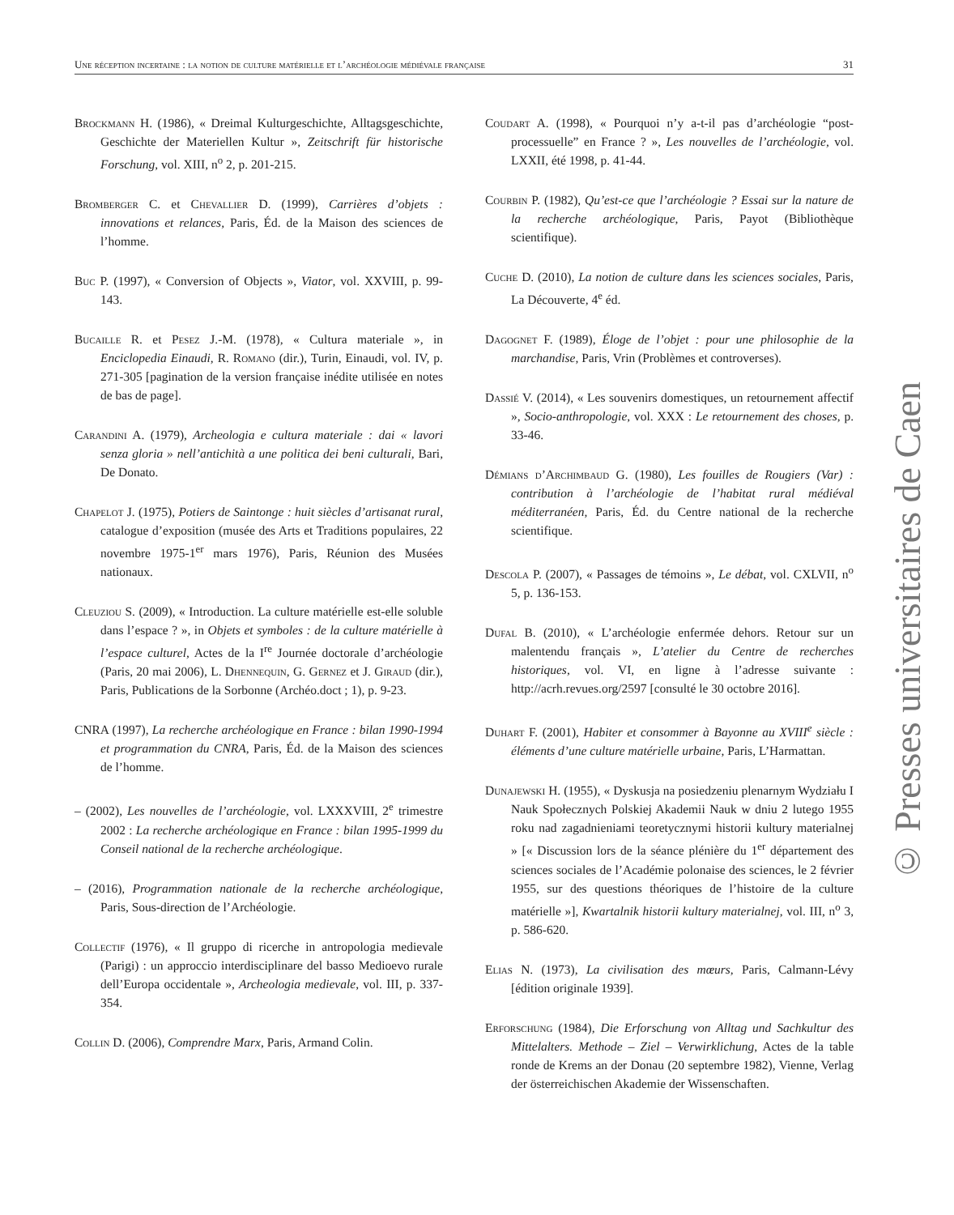Une réception incertaine : la notion de culture matérielle et l’archéologie médiévale française 31
Brockmann H. (1986), « Dreimal Kulturgeschichte, Alltags­geschichte, Geschichte der Materiellen Kultur », Zeitschrift für historische Forschung, vol. XIII, n<sup>o</sup> 2, p. 201-215.
Bromberger C. et Chevallier D. (1999), Carrières d’objets : innovations et relances, Paris, Éd. de la Maison des sciences de l’homme.
Buc P. (1997), « Conversion of Objects », Viator, vol. XXVIII, p. 99-143.
Bucaille R. et Pesez J.-M. (1978), « Cultura materiale », in Enciclopedia Einaudi, R. Romano (dir.), Turin, Einaudi, vol. IV, p. 271-305 [pagination de la version française inédite utilisée en notes de bas de page].
Carandini A. (1979), Archeologia e cultura materiale : dai « lavori senza gloria » nell’antichità a une politica dei beni culturali, Bari, De Donato.
Chapelot J. (1975), Potiers de Saintonge : huit siècles d’artisanat rural, catalogue d’exposition (musée des Arts et Traditions populaires, 22 novembre 1975-1<sup>er</sup> mars 1976), Paris, Réunion des Musées nationaux.
Cleuziou S. (2009), « Introduction. La culture matérielle est-elle soluble dans l’espace ? », in Objets et symboles : de la culture matérielle à l’espace culturel, Actes de la I<sup>re</sup> Journée doctorale d’archéologie (Paris, 20 mai 2006), L. Dhennequin, G. Gernez et J. Giraud (dir.), Paris, Publications de la Sorbonne (Archéo.doct ; 1), p. 9-23.
CNRA (1997), La recherche archéologique en France : bilan 1990-1994 et programmation du CNRA, Paris, Éd. de la Maison des sciences de l’homme.
– (2002), Les nouvelles de l’archéologie, vol. LXXXVIII, 2<sup>e</sup> trimestre 2002 : La recherche archéologique en France : bilan 1995-1999 du Conseil national de la recherche archéologique.
– (2016), Programmation nationale de la recherche archéologique, Paris, Sous-direction de l’Archéologie.
Collectif (1976), « Il gruppo di ricerche in antropologia medievale (Parigi) : un approccio interdisciplinare del basso Medioevo rurale dell’Europa occidentale », Archeologia medievale, vol. III, p. 337-354.
Collin D. (2006), Comprendre Marx, Paris, Armand Colin.
Coudart A. (1998), « Pourquoi n’y a-t-il pas d’archéologie “post-processuelle” en France ? », Les nouvelles de l’archéologie, vol. LXXII, été 1998, p. 41-44.
Courbin P. (1982), Qu’est-ce que l’archéologie ? Essai sur la nature de la recherche archéologique, Paris, Payot (Bibliothèque scientifique).
Cuche D. (2010), La notion de culture dans les sciences sociales, Paris, La Découverte, 4<sup>e</sup> éd.
Dagognet F. (1989), Éloge de l’objet : pour une philosophie de la marchandise, Paris, Vrin (Problèmes et controverses).
Dassié V. (2014), « Les souvenirs domestiques, un retournement affectif », Socio-anthropologie, vol. XXX : Le retournement des choses, p. 33-46.
Démians d’Archimbaud G. (1980), Les fouilles de Rougiers (Var) : contribution à l’archéologie de l’habitat rural médiéval méditerranéen, Paris, Éd. du Centre national de la recherche scientifique.
Descola P. (2007), « Passages de témoins », Le débat, vol. CXLVII, n<sup>o</sup> 5, p. 136-153.
Dufal B. (2010), « L’archéologie enfermée dehors. Retour sur un malentendu français », L’atelier du Centre de recherches historiques, vol. VI, en ligne à l’adresse suivante : http://acrh.revues.org/2597 [consulté le 30 octobre 2016].
Duhart F. (2001), Habiter et consommer à Bayonne au XVIII<sup>e</sup> siècle : éléments d’une culture matérielle urbaine, Paris, L’Harmattan.
Dunajewski H. (1955), « Dyskusja na posiedzeniu plenarnym Wydziału I Nauk Społecznych Polskiej Akademii Nauk w dniu 2 lutego 1955 roku nad zagadnieniami teoretycznymi historii kultury materialnej » [« Discussion lors de la séance plénière du 1<sup>er</sup> département des sciences sociales de l’Académie polonaise des sciences, le 2 février 1955, sur des questions théoriques de l’histoire de la culture matérielle »], Kwartalnik historii kultury materialnej, vol. III, n<sup>o</sup> 3, p. 586-620.
Elias N. (1973), La civilisation des mœurs, Paris, Calmann-Lévy [édition originale 1939].
Erforschung (1984), Die Erforschung von Alltag und Sachkultur des Mittelalters. Methode – Ziel – Verwirklichung, Actes de la table ronde de Krems an der Donau (20 septembre 1982), Vienne, Verlag der österreichischen Akademie der Wissenschaften.
© Presses universitaires de Caen